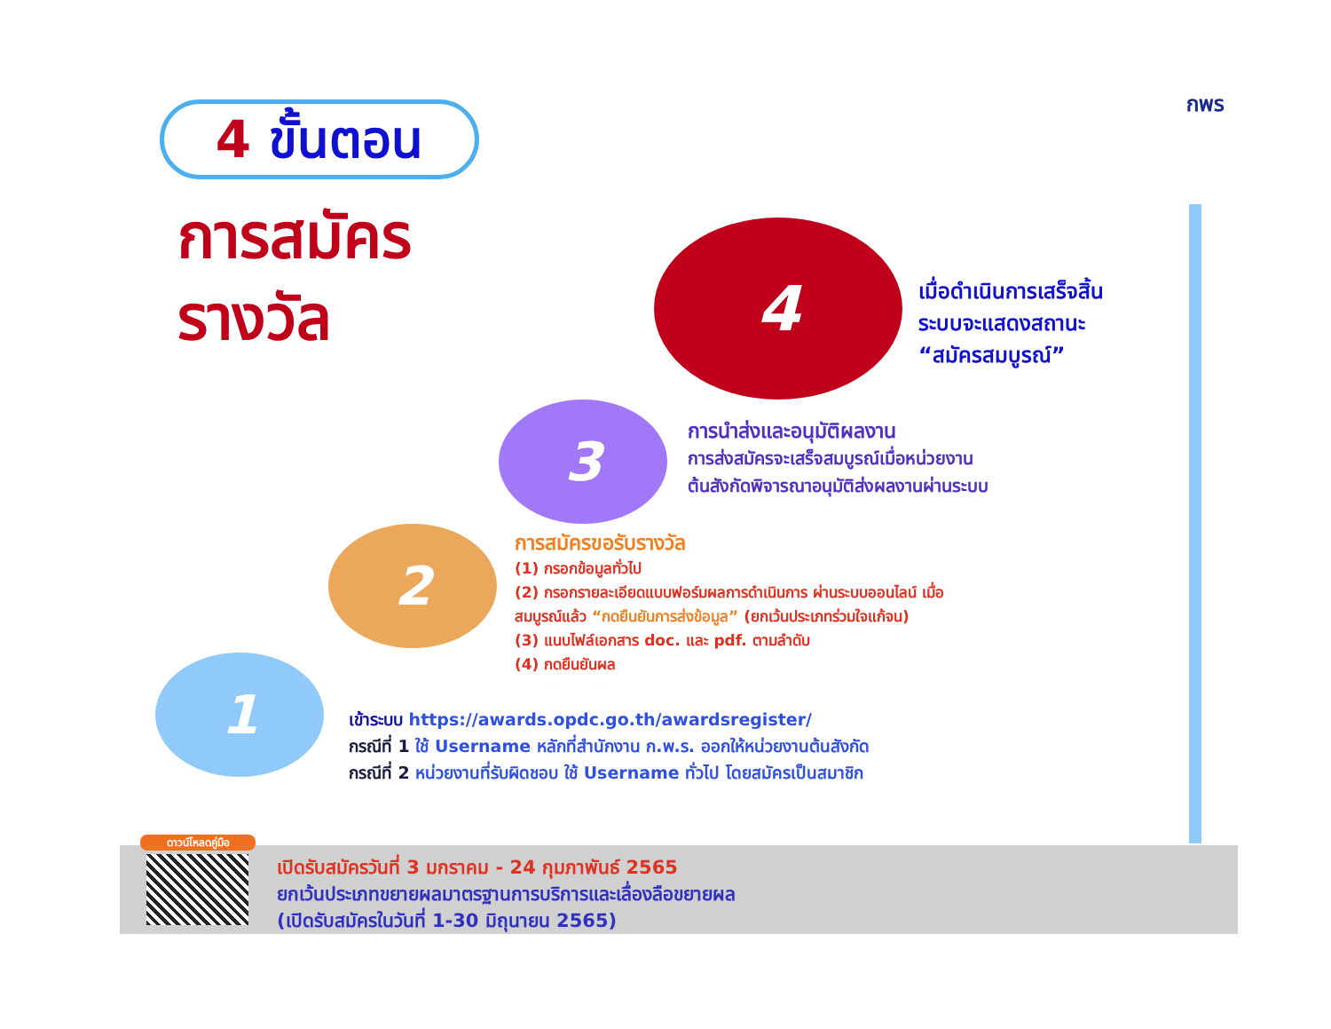4 ขั้นตอน
การสมัคร
รางวัล
กพร
1
2
3
4
เมื่อดำเนินการเสร็จสิ้น
ระบบจะแสดงสถานะ
“สมัครสมบูรณ์”
การนำส่งและอนุมัติผลงาน
การส่งสมัครจะเสร็จสมบูรณ์เมื่อหน่วยงาน
ต้นสังกัดพิจารณาอนุมัติส่งผลงานผ่านระบบ
การสมัครขอรับรางวัล
(1) กรอกข้อมูลทั่วไป
(2) กรอกรายละเอียดแบบฟอร์มผลการดำเนินการ ผ่านระบบออนไลน์ เมื่อสมบูรณ์แล้ว “กดยืนยันการส่งข้อมูล” (ยกเว้นประเภทร่วมใจแก้จน)
(3) แนบไฟล์เอกสาร doc. และ pdf. ตามลำดับ
(4) กดยืนยันผล
เข้าระบบ https://awards.opdc.go.th/awardsregister/
กรณีที่ 1 ใช้ Username หลักที่สำนักงาน ก.พ.ร. ออกให้หน่วยงานต้นสังกัด
กรณีที่ 2 หน่วยงานที่รับผิดชอบ ใช้ Username ทั่วไป โดยสมัครเป็นสมาชิก
ดาวน์โหลดคู่มือ
เปิดรับสมัครวันที่ 3 มกราคม - 24 กุมภาพันธ์ 2565
ยกเว้นประเภทขยายผลมาตรฐานการบริการและเลื่องลือขยายผล
(เปิดรับสมัครในวันที่ 1-30 มิถุนายน 2565)